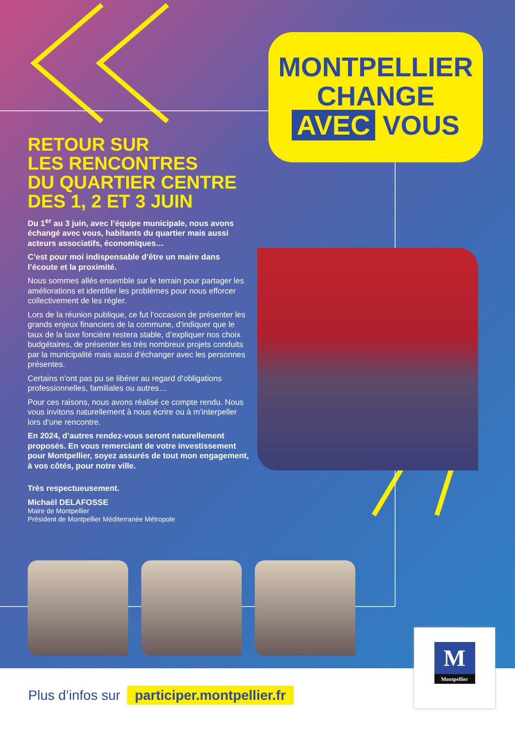MONTPELLIER
CHANGE
AVEC VOUS
RETOUR SUR
LES RENCONTRES
DU QUARTIER CENTRE
DES 1, 2 ET 3 JUIN
Du 1<sup>er</sup> au 3 juin, avec l’équipe municipale, nous avons échangé avec vous, habitants du quartier mais aussi acteurs associatifs, économiques…
C’est pour moi indispensable d’être un maire dans l’écoute et la proximité.
Nous sommes allés ensemble sur le terrain pour partager les améliorations et identifier les problèmes pour nous efforcer collectivement de les régler.
Lors de la réunion publique, ce fut l’occasion de présenter les grands enjeux financiers de la commune, d’indiquer que le taux de la taxe foncière restera stable, d’expliquer nos choix budgétaires, de présenter les très nombreux projets conduits par la municipalité mais aussi d’échanger avec les personnes présentes.
Certains n’ont pas pu se libérer au regard d’obligations professionnelles, familiales ou autres…
Pour ces raisons, nous avons réalisé ce compte rendu. Nous vous invitons naturellement à nous écrire ou à m’interpeller lors d’une rencontre.
En 2024, d’autres rendez-vous seront naturellement proposés. En vous remerciant de votre investissement pour Montpellier, soyez assurés de tout mon engagement, à vos côtés, pour notre ville.
Très respectueusement.
Michaël DELAFOSSE
Maire de Montpellier
Président de Montpellier Méditerranée Métropole
Plus d’infos sur participer.montpellier.fr
M
Montpellier